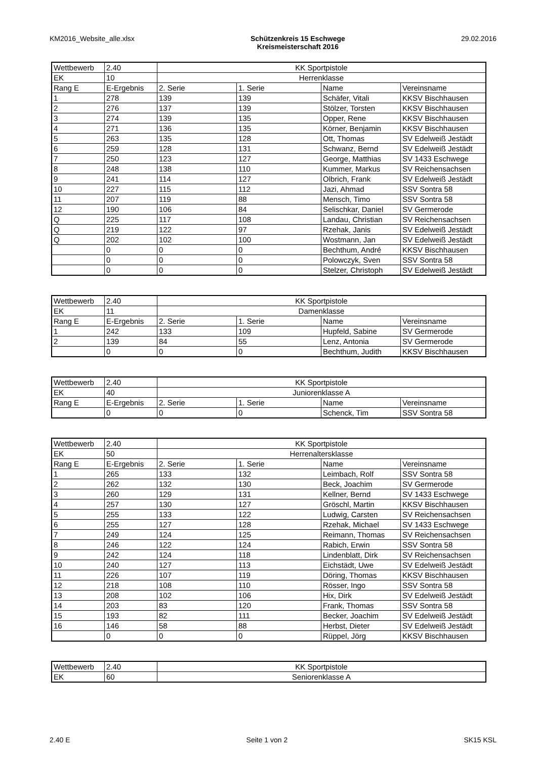KM2016_Website_alle.xlsx Schützenkreis 15 Eschwege
Kreismeisterschaft 2016
29.02.2016
| Wettbewerb | 2.40 | KK Sportpistole | | | |
| EK | 10 | Herrenklasse | | | |
| Rang E | E-Ergebnis | 2. Serie | 1. Serie | Name | Vereinsname |
| 1 | 278 | 139 | 139 | Schäfer, Vitali | KKSV Bischhausen |
| 2 | 276 | 137 | 139 | Stölzer, Torsten | KKSV Bischhausen |
| 3 | 274 | 139 | 135 | Opper, Rene | KKSV Bischhausen |
| 4 | 271 | 136 | 135 | Körner, Benjamin | KKSV Bischhausen |
| 5 | 263 | 135 | 128 | Ott, Thomas | SV Edelweiß Jestädt |
| 6 | 259 | 128 | 131 | Schwanz, Bernd | SV Edelweiß Jestädt |
| 7 | 250 | 123 | 127 | George, Matthias | SV 1433 Eschwege |
| 8 | 248 | 138 | 110 | Kummer, Markus | SV Reichensachsen |
| 9 | 241 | 114 | 127 | Olbrich, Frank | SV Edelweiß Jestädt |
| 10 | 227 | 115 | 112 | Jazi, Ahmad | SSV Sontra 58 |
| 11 | 207 | 119 | 88 | Mensch, Timo | SSV Sontra 58 |
| 12 | 190 | 106 | 84 | Selischkar, Daniel | SV Germerode |
| Q | 225 | 117 | 108 | Landau, Christian | SV Reichensachsen |
| Q | 219 | 122 | 97 | Rzehak, Janis | SV Edelweiß Jestädt |
| Q | 202 | 102 | 100 | Wostmann, Jan | SV Edelweiß Jestädt |
| | 0 | 0 | 0 | Bechthum, André | KKSV Bischhausen |
| | 0 | 0 | 0 | Polowczyk, Sven | SSV Sontra 58 |
| | 0 | 0 | 0 | Stelzer, Christoph | SV Edelweiß Jestädt |
| Wettbewerb | 2.40 | KK Sportpistole | | | |
| EK | 11 | Damenklasse | | | |
| Rang E | E-Ergebnis | 2. Serie | 1. Serie | Name | Vereinsname |
| 1 | 242 | 133 | 109 | Hupfeld, Sabine | SV Germerode |
| 2 | 139 | 84 | 55 | Lenz, Antonia | SV Germerode |
| | 0 | 0 | 0 | Bechthum, Judith | KKSV Bischhausen |
| Wettbewerb | 2.40 | KK Sportpistole | | | |
| EK | 40 | Juniorenklasse A | | | |
| Rang E | E-Ergebnis | 2. Serie | 1. Serie | Name | Vereinsname |
| | 0 | 0 | 0 | Schenck, Tim | SSV Sontra 58 |
| Wettbewerb | 2.40 | KK Sportpistole | | | |
| EK | 50 | Herrenaltersklasse | | | |
| Rang E | E-Ergebnis | 2. Serie | 1. Serie | Name | Vereinsname |
| 1 | 265 | 133 | 132 | Leimbach, Rolf | SSV Sontra 58 |
| 2 | 262 | 132 | 130 | Beck, Joachim | SV Germerode |
| 3 | 260 | 129 | 131 | Kellner, Bernd | SV 1433 Eschwege |
| 4 | 257 | 130 | 127 | Gröschl, Martin | KKSV Bischhausen |
| 5 | 255 | 133 | 122 | Ludwig, Carsten | SV Reichensachsen |
| 6 | 255 | 127 | 128 | Rzehak, Michael | SV 1433 Eschwege |
| 7 | 249 | 124 | 125 | Reimann, Thomas | SV Reichensachsen |
| 8 | 246 | 122 | 124 | Rabich, Erwin | SSV Sontra 58 |
| 9 | 242 | 124 | 118 | Lindenblatt, Dirk | SV Reichensachsen |
| 10 | 240 | 127 | 113 | Eichstädt, Uwe | SV Edelweiß Jestädt |
| 11 | 226 | 107 | 119 | Döring, Thomas | KKSV Bischhausen |
| 12 | 218 | 108 | 110 | Rösser, Ingo | SSV Sontra 58 |
| 13 | 208 | 102 | 106 | Hix, Dirk | SV Edelweiß Jestädt |
| 14 | 203 | 83 | 120 | Frank, Thomas | SSV Sontra 58 |
| 15 | 193 | 82 | 111 | Becker, Joachim | SV Edelweiß Jestädt |
| 16 | 146 | 58 | 88 | Herbst, Dieter | SV Edelweiß Jestädt |
| | 0 | 0 | 0 | Rüppel, Jörg | KKSV Bischhausen |
| Wettbewerb | 2.40 | KK Sportpistole |
| EK | 60 | Seniorenklasse A |
2.40 E Seite 1 von 2 SK15 KSL